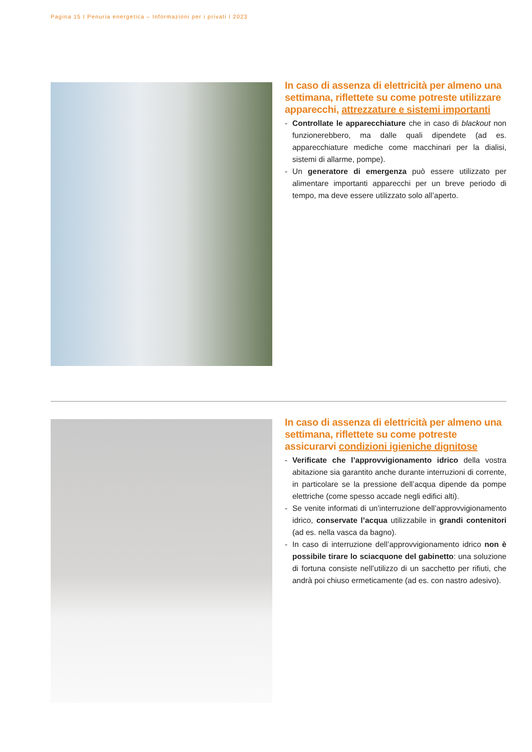Pagina 15 I Penuria energetica – Informazioni per i privati I 2023
In caso di assenza di elettricità per almeno una settimana, riflettete su come potreste utilizzare apparecchi, attrezzature e sistemi importanti
- Controllate le apparecchiature che in caso di blackout non funzionerebbero, ma dalle quali dipendete (ad es. apparecchiature mediche come macchinari per la dialisi, sistemi di allarme, pompe).
- Un generatore di emergenza può essere utilizzato per alimentare importanti apparecchi per un breve periodo di tempo, ma deve essere utilizzato solo all’aperto.
In caso di assenza di elettricità per almeno una settimana, riflettete su come potreste assicurarvi condizioni igieniche dignitose
- Verificate che l’approvvigionamento idrico della vostra abitazione sia garantito anche durante interruzioni di corrente, in particolare se la pressione dell’acqua dipende da pompe elettriche (come spesso accade negli edifici alti).
- Se venite informati di un’interruzione dell’approvvigionamento idrico, conservate l’acqua utilizzabile in grandi contenitori (ad es. nella vasca da bagno).
- In caso di interruzione dell’approvvigionamento idrico non è possibile tirare lo sciacquone del gabinetto: una soluzione di fortuna consiste nell’utilizzo di un sacchetto per rifiuti, che andrà poi chiuso ermeticamente (ad es. con nastro adesivo).